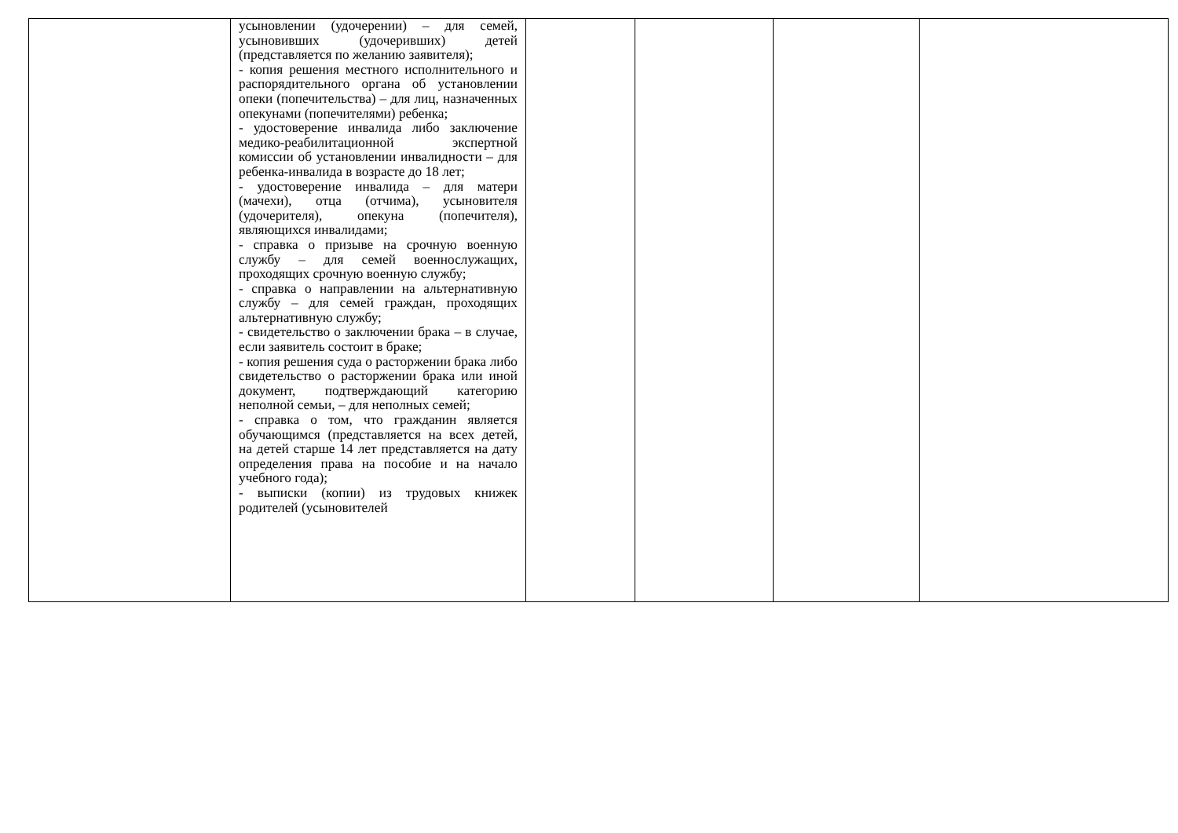| | усыновлении (удочерении) – для семей, усыновивших (удочеривших) детей (представляется по желанию заявителя); - копия решения местного исполнительного и распорядительного органа об установлении опеки (попечительства) – для лиц, назначенных опекунами (попечителями) ребенка; - удостоверение инвалида либо заключение медико-реабилитационной экспертной комиссии об установлении инвалидности – для ребенка-инвалида в возрасте до 18 лет; - удостоверение инвалида – для матери (мачехи), отца (отчима), усыновителя (удочерителя), опекуна (попечителя), являющихся инвалидами; - справка о призыве на срочную военную службу – для семей военнослужащих, проходящих срочную военную службу; - справка о направлении на альтернативную службу – для семей граждан, проходящих альтернативную службу; - свидетельство о заключении брака – в случае, если заявитель состоит в браке; - копия решения суда о расторжении брака либо свидетельство о расторжении брака или иной документ, подтверждающий категорию неполной семьи, – для неполных семей; - справка о том, что гражданин является обучающимся (представляется на всех детей, на детей старше 14 лет представляется на дату определения права на пособие и на начало учебного года); - выписки (копии) из трудовых книжек родителей (усыновителей | | | | |